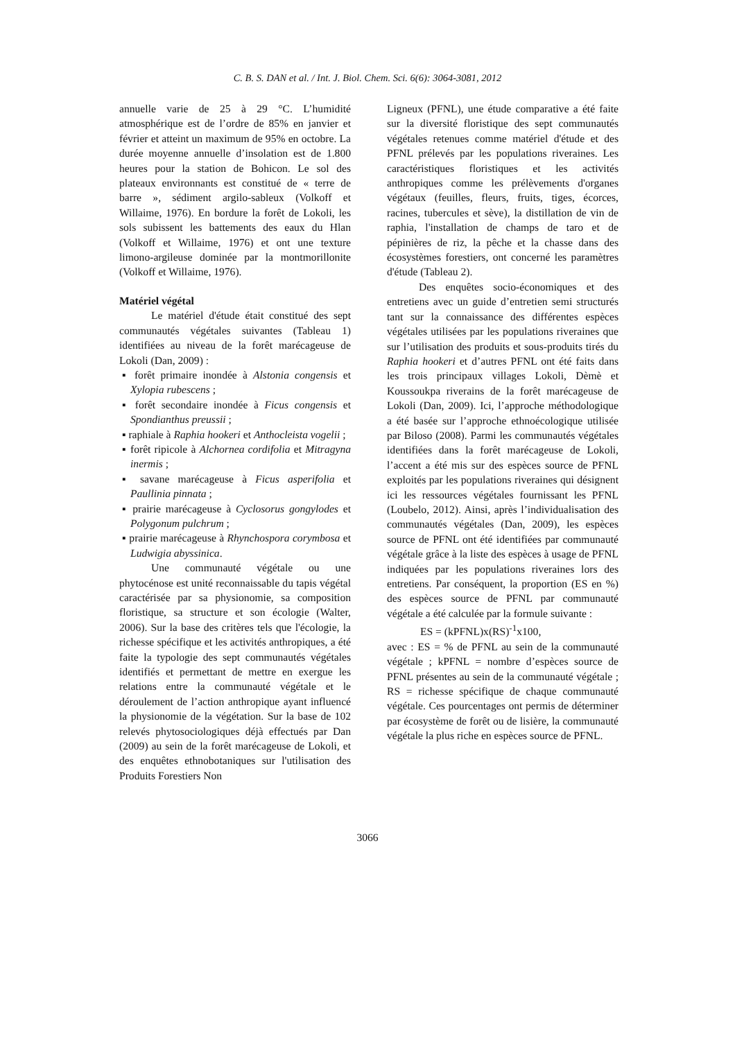C. B. S. DAN et al. / Int. J. Biol. Chem. Sci. 6(6): 3064-3081, 2012
annuelle varie de 25 à 29 °C. L’humidité atmosphérique est de l’ordre de 85% en janvier et février et atteint un maximum de 95% en octobre. La durée moyenne annuelle d’insolation est de 1.800 heures pour la station de Bohicon. Le sol des plateaux environnants est constitué de « terre de barre », sédiment argilo-sableux (Volkoff et Willaime, 1976). En bordure la forêt de Lokoli, les sols subissent les battements des eaux du Hlan (Volkoff et Willaime, 1976) et ont une texture limono-argileuse dominée par la montmorillonite (Volkoff et Willaime, 1976).
Matériel végétal
Le matériel d'étude était constitué des sept communautés végétales suivantes (Tableau 1) identifiées au niveau de la forêt marécageuse de Lokoli (Dan, 2009) :
▪ forêt primaire inondée à Alstonia congensis et Xylopia rubescens ;
▪ forêt secondaire inondée à Ficus congensis et Spondianthus preussii ;
▪ raphiale à Raphia hookeri et Anthocleista vogelii ;
▪ forêt ripicole à Alchornea cordifolia et Mitragyna inermis ;
▪ savane marécageuse à Ficus asperifolia et Paullinia pinnata ;
▪ prairie marécageuse à Cyclosorus gongylodes et Polygonum pulchrum ;
▪ prairie marécageuse à Rhynchospora corymbosa et Ludwigia abyssinica.
Une communauté végétale ou une phytocénose est unité reconnaissable du tapis végétal caractérisée par sa physionomie, sa composition floristique, sa structure et son écologie (Walter, 2006). Sur la base des critères tels que l'écologie, la richesse spécifique et les activités anthropiques, a été faite la typologie des sept communautés végétales identifiés et permettant de mettre en exergue les relations entre la communauté végétale et le déroulement de l’action anthropique ayant influencé la physionomie de la végétation. Sur la base de 102 relevés phytosociologiques déjà effectués par Dan (2009) au sein de la forêt marécageuse de Lokoli, et des enquêtes ethnobotaniques sur l'utilisation des Produits Forestiers Non
Ligneux (PFNL), une étude comparative a été faite sur la diversité floristique des sept communautés végétales retenues comme matériel d'étude et des PFNL prélevés par les populations riveraines. Les caractéristiques floristiques et les activités anthropiques comme les prélèvements d'organes végétaux (feuilles, fleurs, fruits, tiges, écorces, racines, tubercules et sève), la distillation de vin de raphia, l'installation de champs de taro et de pépinières de riz, la pêche et la chasse dans des écosystèmes forestiers, ont concerné les paramètres d'étude (Tableau 2).
Des enquêtes socio-économiques et des entretiens avec un guide d’entretien semi structurés tant sur la connaissance des différentes espèces végétales utilisées par les populations riveraines que sur l’utilisation des produits et sous-produits tirés du Raphia hookeri et d’autres PFNL ont été faits dans les trois principaux villages Lokoli, Dèmè et Koussoukpa riverains de la forêt marécageuse de Lokoli (Dan, 2009). Ici, l’approche méthodologique a été basée sur l’approche ethnoécologique utilisée par Biloso (2008). Parmi les communautés végétales identifiées dans la forêt marécageuse de Lokoli, l’accent a été mis sur des espèces source de PFNL exploités par les populations riveraines qui désignent ici les ressources végétales fournissant les PFNL (Loubelo, 2012). Ainsi, après l’individualisation des communautés végétales (Dan, 2009), les espèces source de PFNL ont été identifiées par communauté végétale grâce à la liste des espèces à usage de PFNL indiquées par les populations riveraines lors des entretiens. Par conséquent, la proportion (ES en %) des espèces source de PFNL par communauté végétale a été calculée par la formule suivante :
ES = (kPFNL)x(RS)<sup>-1</sup>x100,
avec : ES = % de PFNL au sein de la communauté végétale ; kPFNL = nombre d’espèces source de PFNL présentes au sein de la communauté végétale ; RS = richesse spécifique de chaque communauté végétale. Ces pourcentages ont permis de déterminer par écosystème de forêt ou de lisière, la communauté végétale la plus riche en espèces source de PFNL.
3066